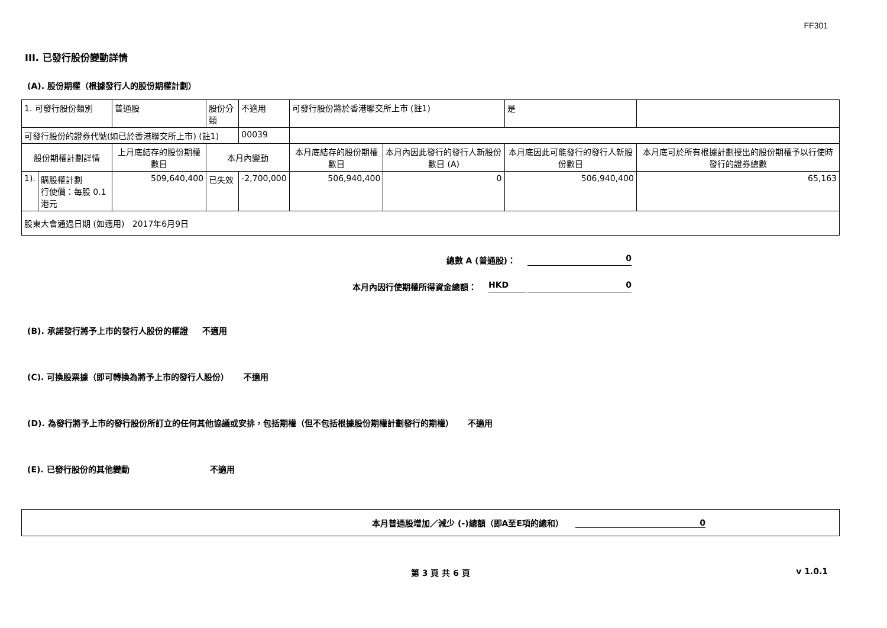FF301
III. 已發行股份變動詳情
(A). 股份期權（根據發行人的股份期權計劃）
| 1. 可發行股份類別 | | 普通股 | 股份分類 | 不適用 | 可發行股份將於香港聯交所上市 (註1) | | 是 | |
| 可發行股份的證券代號(如已於香港聯交所上市) (註1) | | | | 00039 | | | | |
| 股份期權計劃詳情 | | 上月底結存的股份期權數目 | 本月內變動 | | 本月底結存的股份期權數目 | 本月內因此發行的發行人新股份數目 (A) | 本月底因此可能發行的發行人新股份數目 | 本月底可於所有根據計劃授出的股份期權予以行使時發行的證券總數 |
| 1). | 購股權計劃 行使價：每股 0.1 港元 | 509,640,400 | 已失效 | -2,700,000 | 506,940,400 | 0 | 506,940,400 | 65,163 |
| 股東大會通過日期 (如適用) 2017年6月9日 | | | | | | | | |
總數 A (普通股)： 0
本月內因行使期權所得資金總額： HKD 0
(B). 承諾發行將予上市的發行人股份的權證 不適用
(C). 可換股票據（即可轉換為將予上市的發行人股份） 不適用
(D). 為發行將予上市的發行股份所訂立的任何其他協議或安排，包括期權（但不包括根據股份期權計劃發行的期權） 不適用
(E). 已發行股份的其他變動 不適用
本月普通股增加／減少 (-)總額（即A至E項的總和） 0
第 3 頁 共 6 頁 v 1.0.1